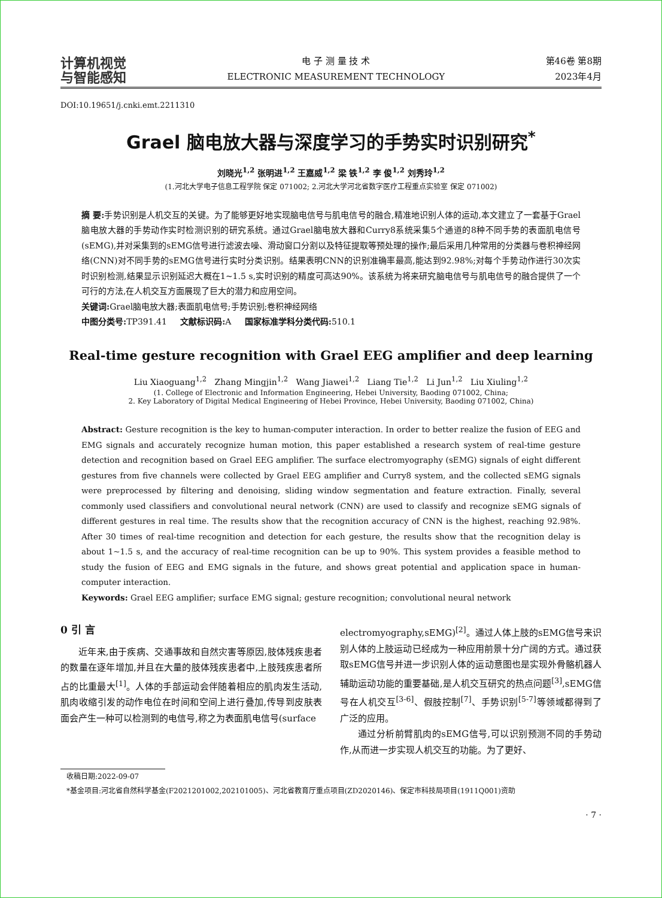计算机视觉
与智能感知
电 子 测 量 技 术
ELECTRONIC MEASUREMENT TECHNOLOGY
第46卷 第8期
2023年4月
DOI:10.19651/j.cnki.emt.2211310
Grael 脑电放大器与深度学习的手势实时识别研究<sup>*</sup>
刘晓光<sup>1,2</sup> 张明进<sup>1,2</sup> 王嘉威<sup>1,2</sup> 梁 铁<sup>1,2</sup> 李 俊<sup>1,2</sup> 刘秀玲<sup>1,2</sup>
(1.河北大学电子信息工程学院 保定 071002; 2.河北大学河北省数字医疗工程重点实验室 保定 071002)
摘 要: 手势识别是人机交互的关键。为了能够更好地实现脑电信号与肌电信号的融合,精准地识别人体的运动,本文建立了一套基于Grael脑电放大器的手势动作实时检测识别的研究系统。通过Grael脑电放大器和Curry8系统采集5个通道的8种不同手势的表面肌电信号(sEMG),并对采集到的sEMG信号进行滤波去噪、滑动窗口分割以及特征提取等预处理的操作;最后采用几种常用的分类器与卷积神经网络(CNN)对不同手势的sEMG信号进行实时分类识别。结果表明CNN的识别准确率最高,能达到92.98%;对每个手势动作进行30次实时识别检测,结果显示识别延迟大概在1~1.5 s,实时识别的精度可高达90%。该系统为将来研究脑电信号与肌电信号的融合提供了一个可行的方法,在人机交互方面展现了巨大的潜力和应用空间。
关键词: Grael脑电放大器;表面肌电信号;手势识别;卷积神经网络
中图分类号: TP391.41 文献标识码: A 国家标准学科分类代码: 510.1
Real-time gesture recognition with Grael EEG amplifier and deep learning
Liu Xiaoguang<sup>1,2</sup> Zhang Mingjin<sup>1,2</sup> Wang Jiawei<sup>1,2</sup> Liang Tie<sup>1,2</sup> Li Jun<sup>1,2</sup> Liu Xiuling<sup>1,2</sup>
(1. College of Electronic and Information Engineering, Hebei University, Baoding 071002, China;
2. Key Laboratory of Digital Medical Engineering of Hebei Province, Hebei University, Baoding 071002, China)
Abstract: Gesture recognition is the key to human-computer interaction. In order to better realize the fusion of EEG and EMG signals and accurately recognize human motion, this paper established a research system of real-time gesture detection and recognition based on Grael EEG amplifier. The surface electromyography (sEMG) signals of eight different gestures from five channels were collected by Grael EEG amplifier and Curry8 system, and the collected sEMG signals were preprocessed by filtering and denoising, sliding window segmentation and feature extraction. Finally, several commonly used classifiers and convolutional neural network (CNN) are used to classify and recognize sEMG signals of different gestures in real time. The results show that the recognition accuracy of CNN is the highest, reaching 92.98%. After 30 times of real-time recognition and detection for each gesture, the results show that the recognition delay is about 1~1.5 s, and the accuracy of real-time recognition can be up to 90%. This system provides a feasible method to study the fusion of EEG and EMG signals in the future, and shows great potential and application space in human-computer interaction.
Keywords: Grael EEG amplifier; surface EMG signal; gesture recognition; convolutional neural network
0 引 言
近年来,由于疾病、交通事故和自然灾害等原因,肢体残疾患者的数量在逐年增加,并且在大量的肢体残疾患者中,上肢残疾患者所占的比重最大<sup>[1]</sup>。人体的手部运动会伴随着相应的肌肉发生活动,肌肉收缩引发的动作电位在时间和空间上进行叠加,传导到皮肤表面会产生一种可以检测到的电信号,称之为表面肌电信号(surface
electromyography,sEMG)<sup>[2]</sup>。通过人体上肢的sEMG信号来识别人体的上肢运动已经成为一种应用前景十分广阔的方式。通过获取sEMG信号并进一步识别人体的运动意图也是实现外骨骼机器人辅助运动功能的重要基础,是人机交互研究的热点问题<sup>[3]</sup>,sEMG信号在人机交互<sup>[3-6]</sup>、假肢控制<sup>[7]</sup>、手势识别<sup>[5-7]</sup>等领域都得到了广泛的应用。
通过分析前臂肌肉的sEMG信号,可以识别预测不同的手势动作,从而进一步实现人机交互的功能。为了更好、
收稿日期:2022-09-07
*基金项目:河北省自然科学基金(F2021201002,202101005)、河北省教育厅重点项目(ZD2020146)、保定市科技局项目(1911Q001)资助
· 7 ·